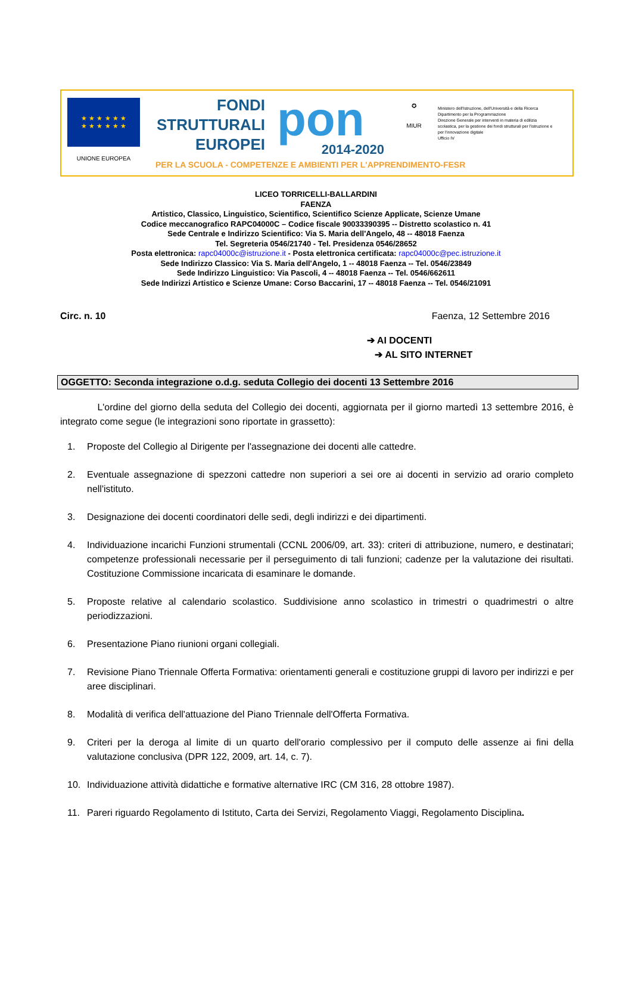★ ★ ★ ★ ★ ★
★ ★ ★ ★ ★ ★
UNIONE EUROPEA
FONDI
STRUTTURALI
EUROPEI
pon
2014-2020
✪
MIUR
Ministero dell'Istruzione, dell'Università e della Ricerca
Dipartimento per la Programmazione
Direzione Generale per interventi in materia di edilizia scolastica, per la gestione dei fondi strutturali per l'istruzione e per l'innovazione digitale
Ufficio IV
PER LA SCUOLA - COMPETENZE E AMBIENTI PER L'APPRENDIMENTO-FESR
LICEO TORRICELLI-BALLARDINI
FAENZA
Artistico, Classico, Linguistico, Scientifico, Scientifico Scienze Applicate, Scienze Umane
Codice meccanografico RAPC04000C – Codice fiscale 90033390395 -- Distretto scolastico n. 41
Sede Centrale e Indirizzo Scientifico: Via S. Maria dell'Angelo, 48 -- 48018 Faenza
Tel. Segreteria 0546/21740 - Tel. Presidenza 0546/28652
Posta elettronica: rapc04000c@istruzione.it - Posta elettronica certificata: rapc04000c@pec.istruzione.it
Sede Indirizzo Classico: Via S. Maria dell'Angelo, 1 -- 48018 Faenza -- Tel. 0546/23849
Sede Indirizzo Linguistico: Via Pascoli, 4 -- 48018 Faenza -- Tel. 0546/662611
Sede Indirizzi Artistico e Scienze Umane: Corso Baccarini, 17 -- 48018 Faenza -- Tel. 0546/21091
Circ. n. 10 Faenza, 12 Settembre 2016
➔ AI DOCENTI
➔ AL SITO INTERNET
OGGETTO: Seconda integrazione o.d.g. seduta Collegio dei docenti 13 Settembre 2016
L'ordine del giorno della seduta del Collegio dei docenti, aggiornata per il giorno martedì 13 settembre 2016, è integrato come segue (le integrazioni sono riportate in grassetto):
1. Proposte del Collegio al Dirigente per l'assegnazione dei docenti alle cattedre.
2. Eventuale assegnazione di spezzoni cattedre non superiori a sei ore ai docenti in servizio ad orario completo nell'istituto.
3. Designazione dei docenti coordinatori delle sedi, degli indirizzi e dei dipartimenti.
4. Individuazione incarichi Funzioni strumentali (CCNL 2006/09, art. 33): criteri di attribuzione, numero, e destinatari; competenze professionali necessarie per il perseguimento di tali funzioni; cadenze per la valutazione dei risultati. Costituzione Commissione incaricata di esaminare le domande.
5. Proposte relative al calendario scolastico. Suddivisione anno scolastico in trimestri o quadrimestri o altre periodizzazioni.
6. Presentazione Piano riunioni organi collegiali.
7. Revisione Piano Triennale Offerta Formativa: orientamenti generali e costituzione gruppi di lavoro per indirizzi e per aree disciplinari.
8. Modalità di verifica dell'attuazione del Piano Triennale dell'Offerta Formativa.
9. Criteri per la deroga al limite di un quarto dell'orario complessivo per il computo delle assenze ai fini della valutazione conclusiva (DPR 122, 2009, art. 14, c. 7).
10. Individuazione attività didattiche e formative alternative IRC (CM 316, 28 ottobre 1987).
11. Pareri riguardo Regolamento di Istituto, Carta dei Servizi, Regolamento Viaggi, Regolamento Disciplina.